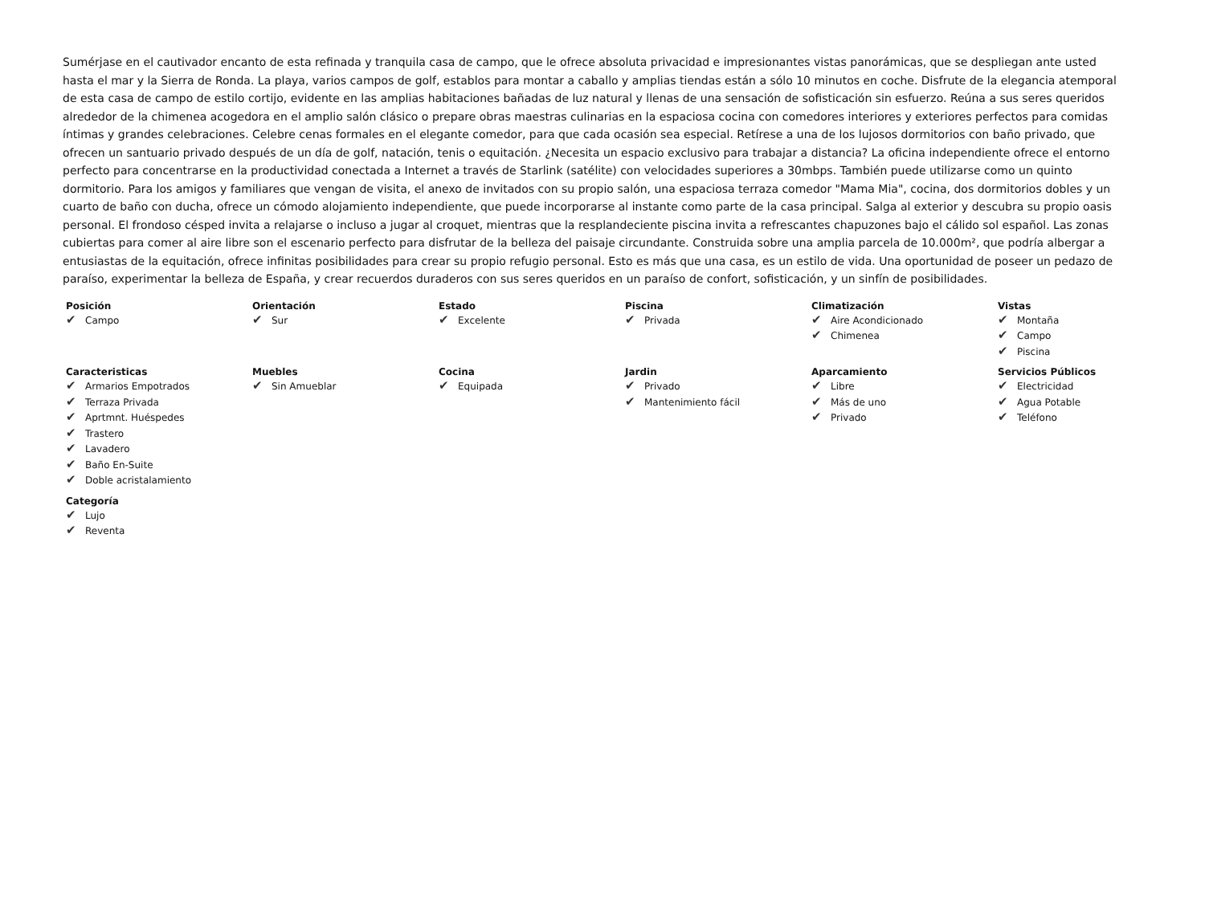Sumérjase en el cautivador encanto de esta refinada y tranquila casa de campo, que le ofrece absoluta privacidad e impresionantes vistas panorámicas, que se despliegan ante usted hasta el mar y la Sierra de Ronda. La playa, varios campos de golf, establos para montar a caballo y amplias tiendas están a sólo 10 minutos en coche. Disfrute de la elegancia atemporal de esta casa de campo de estilo cortijo, evidente en las amplias habitaciones bañadas de luz natural y llenas de una sensación de sofisticación sin esfuerzo. Reúna a sus seres queridos alrededor de la chimenea acogedora en el amplio salón clásico o prepare obras maestras culinarias en la espaciosa cocina con comedores interiores y exteriores perfectos para comidas íntimas y grandes celebraciones. Celebre cenas formales en el elegante comedor, para que cada ocasión sea especial. Retírese a una de los lujosos dormitorios con baño privado, que ofrecen un santuario privado después de un día de golf, natación, tenis o equitación. ¿Necesita un espacio exclusivo para trabajar a distancia? La oficina independiente ofrece el entorno perfecto para concentrarse en la productividad conectada a Internet a través de Starlink (satélite) con velocidades superiores a 30mbps. También puede utilizarse como un quinto dormitorio. Para los amigos y familiares que vengan de visita, el anexo de invitados con su propio salón, una espaciosa terraza comedor "Mama Mia", cocina, dos dormitorios dobles y un cuarto de baño con ducha, ofrece un cómodo alojamiento independiente, que puede incorporarse al instante como parte de la casa principal. Salga al exterior y descubra su propio oasis personal. El frondoso césped invita a relajarse o incluso a jugar al croquet, mientras que la resplandeciente piscina invita a refrescantes chapuzones bajo el cálido sol español. Las zonas cubiertas para comer al aire libre son el escenario perfecto para disfrutar de la belleza del paisaje circundante. Construida sobre una amplia parcela de 10.000m², que podría albergar a entusiastas de la equitación, ofrece infinitas posibilidades para crear su propio refugio personal. Esto es más que una casa, es un estilo de vida. Una oportunidad de poseer un pedazo de paraíso, experimentar la belleza de España, y crear recuerdos duraderos con sus seres queridos en un paraíso de confort, sofisticación, y un sinfín de posibilidades.
Posición
✔ Campo
Orientación
✔ Sur
Estado
✔ Excelente
Piscina
✔ Privada
Climatización
✔ Aire Acondicionado
✔ Chimenea
Vistas
✔ Montaña
✔ Campo
✔ Piscina
Caracteristicas
✔ Armarios Empotrados
✔ Terraza Privada
✔ Aprtmnt. Huéspedes
✔ Trastero
✔ Lavadero
✔ Baño En-Suite
✔ Doble acristalamiento
Muebles
✔ Sin Amueblar
Cocina
✔ Equipada
Jardin
✔ Privado
✔ Mantenimiento fácil
Aparcamiento
✔ Libre
✔ Más de uno
✔ Privado
Servicios Públicos
✔ Electricidad
✔ Agua Potable
✔ Teléfono
Categoría
✔ Lujo
✔ Reventa